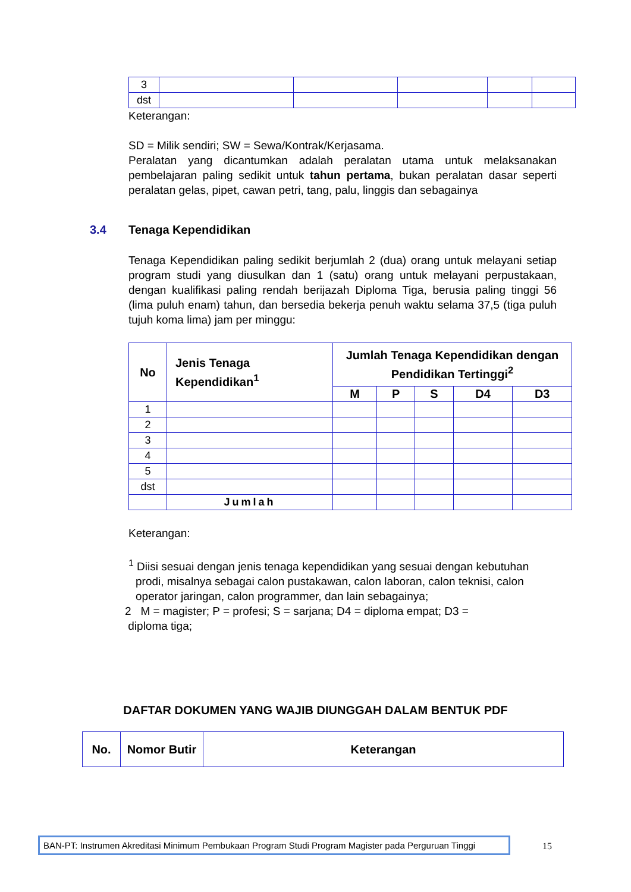| 3 | | | | | |
| dst | | | | | |
Keterangan:
SD = Milik sendiri; SW = Sewa/Kontrak/Kerjasama.
Peralatan yang dicantumkan adalah peralatan utama untuk melaksanakan pembelajaran paling sedikit untuk tahun pertama, bukan peralatan dasar seperti peralatan gelas, pipet, cawan petri, tang, palu, linggis dan sebagainya
3.4 Tenaga Kependidikan
Tenaga Kependidikan paling sedikit berjumlah 2 (dua) orang untuk melayani setiap program studi yang diusulkan dan 1 (satu) orang untuk melayani perpustakaan, dengan kualifikasi paling rendah berijazah Diploma Tiga, berusia paling tinggi 56 (lima puluh enam) tahun, dan bersedia bekerja penuh waktu selama 37,5 (tiga puluh tujuh koma lima) jam per minggu:
| No | Jenis Tenaga Kependidikan<sup>1</sup> | Jumlah Tenaga Kependidikan dengan Pendidikan Tertinggi<sup>2</sup> | | | | |
| --- | --- | --- | --- | --- | --- | --- |
| | | M | P | S | D4 | D3 |
| 1 | | | | | | |
| 2 | | | | | | |
| 3 | | | | | | |
| 4 | | | | | | |
| 5 | | | | | | |
| dst | | | | | | |
| | Jumlah | | | | | |
Keterangan:
<sup>1</sup> Diisi sesuai dengan jenis tenaga kependidikan yang sesuai dengan kebutuhan prodi, misalnya sebagai calon pustakawan, calon laboran, calon teknisi, calon operator jaringan, calon programmer, dan lain sebagainya;
2 M = magister; P = profesi; S = sarjana; D4 = diploma empat; D3 =
diploma tiga;
DAFTAR DOKUMEN YANG WAJIB DIUNGGAH DALAM BENTUK PDF
| No. | Nomor Butir | Keterangan |
| --- | --- | --- |
BAN-PT: Instrumen Akreditasi Minimum Pembukaan Program Studi Program Magister pada Perguruan Tinggi
15